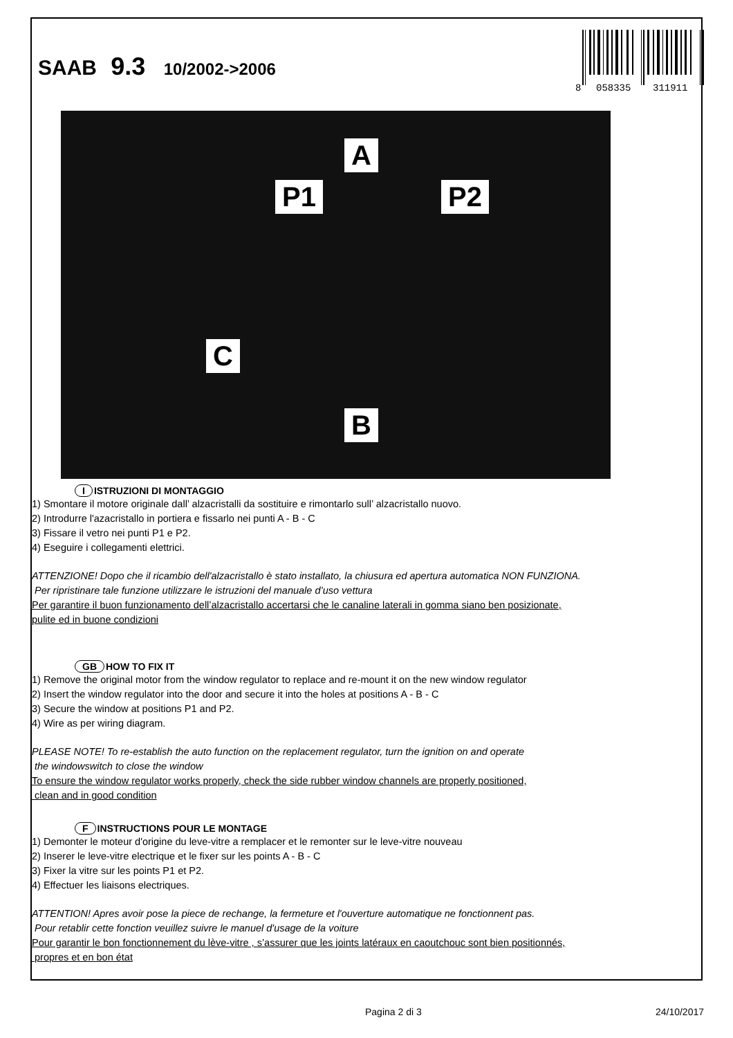SAAB 9.3 10/2002->2006
8
058335
311911
A
P1 P2
C
B
I ISTRUZIONI DI MONTAGGIO
1) Smontare il motore originale dall’ alzacristalli da sostituire e rimontarlo sull’ alzacristallo nuovo.
2) Introdurre l'azacristallo in portiera e fissarlo nei punti A - B - C
3) Fissare il vetro nei punti P1 e P2.
4) Eseguire i collegamenti elettrici.
ATTENZIONE! Dopo che il ricambio dell'alzacristallo è stato installato, la chiusura ed apertura automatica NON FUNZIONA.
Per ripristinare tale funzione utilizzare le istruzioni del manuale d’uso vettura
Per garantire il buon funzionamento dell’alzacristallo accertarsi che le canaline laterali in gomma siano ben posizionate,
pulite ed in buone condizioni
GB HOW TO FIX IT
1) Remove the original motor from the window regulator to replace and re-mount it on the new window regulator
2) Insert the window regulator into the door and secure it into the holes at positions A - B - C
3) Secure the window at positions P1 and P2.
4) Wire as per wiring diagram.
PLEASE NOTE! To re-establish the auto function on the replacement regulator, turn the ignition on and operate
the windowswitch to close the window
To ensure the window regulator works properly, check the side rubber window channels are properly positioned,
clean and in good condition
F INSTRUCTIONS POUR LE MONTAGE
1) Demonter le moteur d'origine du leve-vitre a remplacer et le remonter sur le leve-vitre nouveau
2) Inserer le leve-vitre electrique et le fixer sur les points A - B - C
3) Fixer la vitre sur les points P1 et P2.
4) Effectuer les liaisons electriques.
ATTENTION! Apres avoir pose la piece de rechange, la fermeture et l'ouverture automatique ne fonctionnent pas.
Pour retablir cette fonction veuillez suivre le manuel d'usage de la voiture
Pour garantir le bon fonctionnement du lève-vitre , s’assurer que les joints latéraux en caoutchouc sont bien positionnés,
propres et en bon état
Pagina 2 di 3 24/10/2017